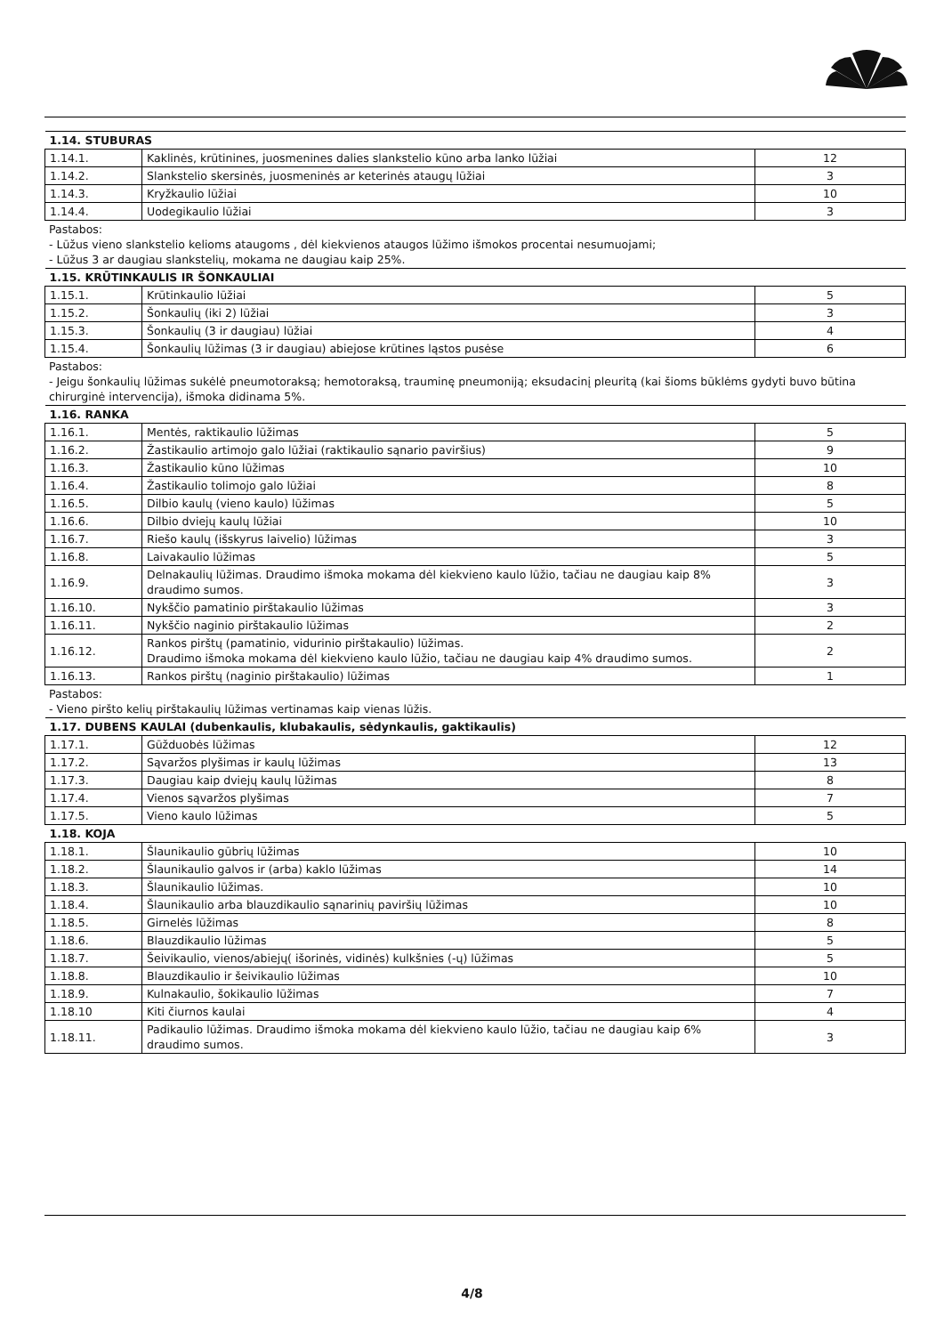| 1.14. STUBURAS | | |
| 1.14.1. | Kaklinės, krūtinines, juosmenines dalies slankstelio kūno arba lanko lūžiai | 12 |
| 1.14.2. | Slankstelio skersinės, juosmeninės ar keterinės ataugų lūžiai | 3 |
| 1.14.3. | Kryžkaulio lūžiai | 10 |
| 1.14.4. | Uodegikaulio lūžiai | 3 |
Pastabos:
- Lūžus vieno slankstelio kelioms ataugoms , dėl kiekvienos ataugos lūžimo išmokos procentai nesumuojami;
- Lūžus 3 ar daugiau slankstelių, mokama ne daugiau kaip 25%.
| 1.15. KRŪTINKAULIS IR ŠONKAULIAI | | |
| 1.15.1. | Krūtinkaulio lūžiai | 5 |
| 1.15.2. | Šonkaulių (iki 2) lūžiai | 3 |
| 1.15.3. | Šonkaulių (3 ir daugiau) lūžiai | 4 |
| 1.15.4. | Šonkaulių lūžimas (3 ir daugiau) abiejose krūtines ląstos pusėse | 6 |
Pastabos:
- Jeigu šonkaulių lūžimas sukėlė pneumotoraksą; hemotoraksą, trauminę pneumoniją; eksudacinį pleuritą (kai šioms būklėms gydyti buvo būtina chirurginė intervencija), išmoka didinama 5%.
| 1.16. RANKA | | |
| 1.16.1. | Mentės, raktikaulio lūžimas | 5 |
| 1.16.2. | Žastikaulio artimojo galo lūžiai (raktikaulio sąnario paviršius) | 9 |
| 1.16.3. | Žastikaulio kūno lūžimas | 10 |
| 1.16.4. | Žastikaulio tolimojo galo lūžiai | 8 |
| 1.16.5. | Dilbio kaulų (vieno kaulo) lūžimas | 5 |
| 1.16.6. | Dilbio dviejų kaulų lūžiai | 10 |
| 1.16.7. | Riešo kaulų (išskyrus laivelio) lūžimas | 3 |
| 1.16.8. | Laivakaulio lūžimas | 5 |
| 1.16.9. | Delnakaulių lūžimas. Draudimo išmoka mokama dėl kiekvieno kaulo lūžio, tačiau ne daugiau kaip 8% draudimo sumos. | 3 |
| 1.16.10. | Nykščio pamatinio pirštakaulio lūžimas | 3 |
| 1.16.11. | Nykščio naginio pirštakaulio lūžimas | 2 |
| 1.16.12. | Rankos pirštų (pamatinio, vidurinio pirštakaulio) lūžimas. Draudimo išmoka mokama dėl kiekvieno kaulo lūžio, tačiau ne daugiau kaip 4% draudimo sumos. | 2 |
| 1.16.13. | Rankos pirštų (naginio pirštakaulio) lūžimas | 1 |
Pastabos:
- Vieno piršto kelių pirštakaulių lūžimas vertinamas kaip vienas lūžis.
| 1.17. DUBENS KAULAI (dubenkaulis, klubakaulis, sėdynkaulis, gaktikaulis) | | |
| 1.17.1. | Gūžduobės lūžimas | 12 |
| 1.17.2. | Sąvaržos plyšimas ir kaulų lūžimas | 13 |
| 1.17.3. | Daugiau kaip dviejų kaulų lūžimas | 8 |
| 1.17.4. | Vienos sąvaržos plyšimas | 7 |
| 1.17.5. | Vieno kaulo lūžimas | 5 |
| 1.18. KOJA | | |
| 1.18.1. | Šlaunikaulio gūbrių lūžimas | 10 |
| 1.18.2. | Šlaunikaulio galvos ir (arba) kaklo lūžimas | 14 |
| 1.18.3. | Šlaunikaulio lūžimas. | 10 |
| 1.18.4. | Šlaunikaulio arba blauzdikaulio sąnarinių paviršių lūžimas | 10 |
| 1.18.5. | Girnelės lūžimas | 8 |
| 1.18.6. | Blauzdikaulio lūžimas | 5 |
| 1.18.7. | Šeivikaulio, vienos/abiejų( išorinės, vidinės) kulkšnies (-ų) lūžimas | 5 |
| 1.18.8. | Blauzdikaulio ir šeivikaulio lūžimas | 10 |
| 1.18.9. | Kulnakaulio, šokikaulio lūžimas | 7 |
| 1.18.10 | Kiti čiurnos kaulai | 4 |
| 1.18.11. | Padikaulio lūžimas. Draudimo išmoka mokama dėl kiekvieno kaulo lūžio, tačiau ne daugiau kaip 6% draudimo sumos. | 3 |
4/8